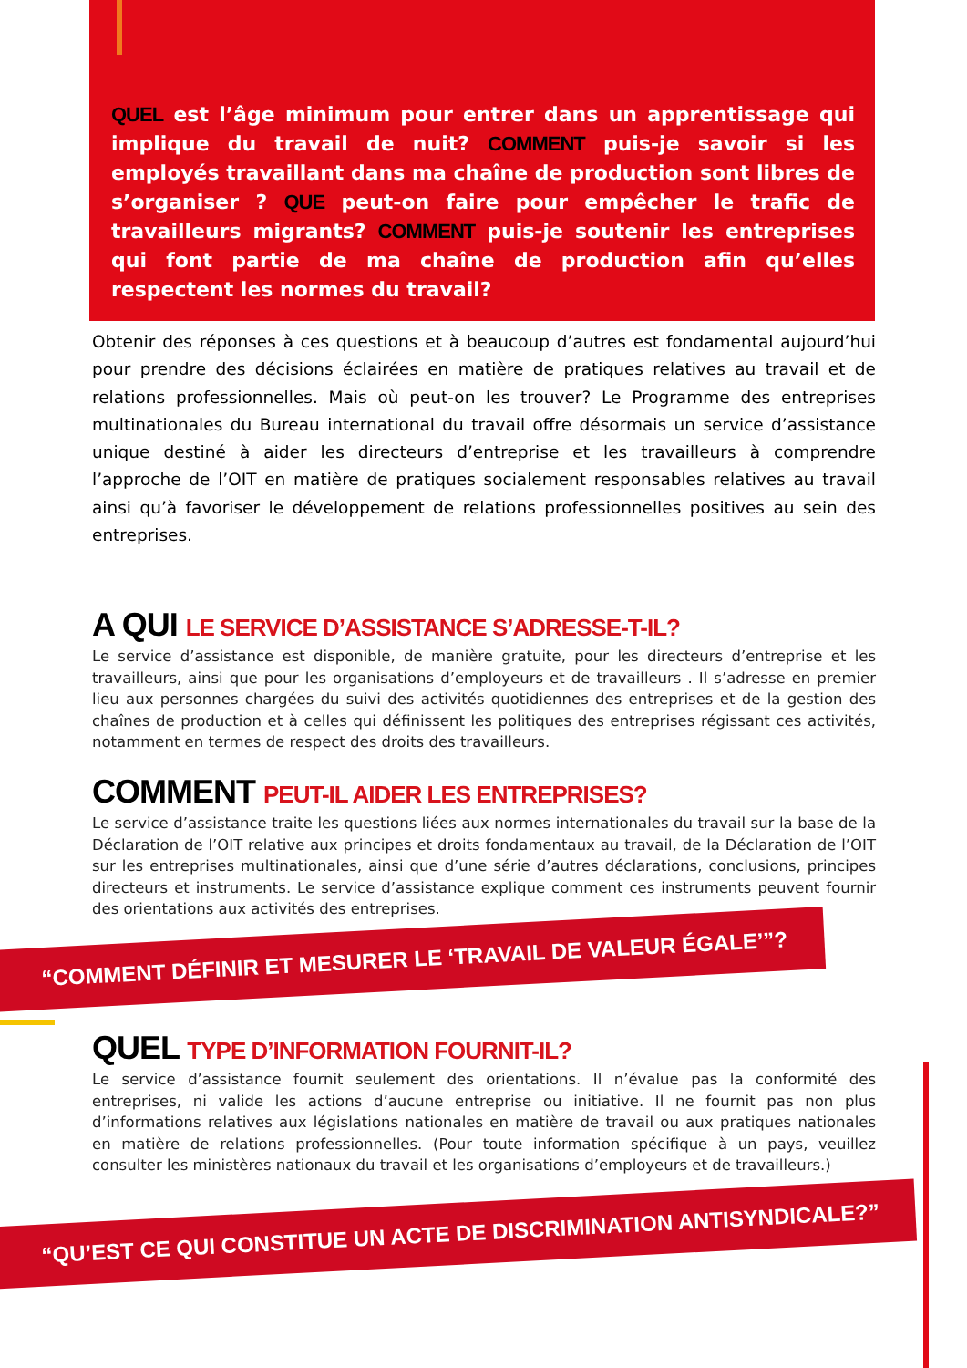QUEL est l’âge minimum pour entrer dans un apprentissage qui implique du travail de nuit? COMMENT puis-je savoir si les employés travaillant dans ma chaîne de production sont libres de s’organiser ? QUE peut-on faire pour empêcher le trafic de travailleurs migrants? COMMENT puis-je soutenir les entreprises qui font partie de ma chaîne de production afin qu’elles respectent les normes du travail?
Obtenir des réponses à ces questions et à beaucoup d’autres est fondamental aujourd’hui pour prendre des décisions éclairées en matière de pratiques relatives au travail et de relations professionnelles. Mais où peut-on les trouver? Le Programme des entreprises multinationales du Bureau international du travail offre désormais un service d’assistance unique destiné à aider les directeurs d’entreprise et les travailleurs à comprendre l’approche de l’OIT en matière de pratiques socialement responsables relatives au travail ainsi qu’à favoriser le développement de relations professionnelles positives au sein des entreprises.
A QUI LE SERVICE D’ASSISTANCE S’ADRESSE-T-IL?
Le service d’assistance est disponible, de manière gratuite, pour les directeurs d’entreprise et les travailleurs, ainsi que pour les organisations d’employeurs et de travailleurs . Il s’adresse en premier lieu aux personnes chargées du suivi des activités quotidiennes des entreprises et de la gestion des chaînes de production et à celles qui définissent les politiques des entreprises régissant ces activités, notamment en termes de respect des droits des travailleurs.
COMMENT PEUT-IL AIDER LES ENTREPRISES?
Le service d’assistance traite les questions liées aux normes internationales du travail sur la base de la Déclaration de l’OIT relative aux principes et droits fondamentaux au travail, de la Déclaration de l’OIT sur les entreprises multinationales, ainsi que d’une série d’autres déclarations, conclusions, principes directeurs et instruments. Le service d’assistance explique comment ces instruments peuvent fournir des orientations aux activités des entreprises.
“COMMENT DÉFINIR ET MESURER LE ‘TRAVAIL DE VALEUR ÉGALE’”?
QUEL TYPE D’INFORMATION FOURNIT-IL?
Le service d’assistance fournit seulement des orientations. Il n’évalue pas la conformité des entreprises, ni valide les actions d’aucune entreprise ou initiative. Il ne fournit pas non plus d’informations relatives aux législations nationales en matière de travail ou aux pratiques nationales en matière de relations professionnelles. (Pour toute information spécifique à un pays, veuillez consulter les ministères nationaux du travail et les organisations d’employeurs et de travailleurs.)
“QU’EST CE QUI CONSTITUE UN ACTE DE DISCRIMINATION ANTISYNDICALE?”